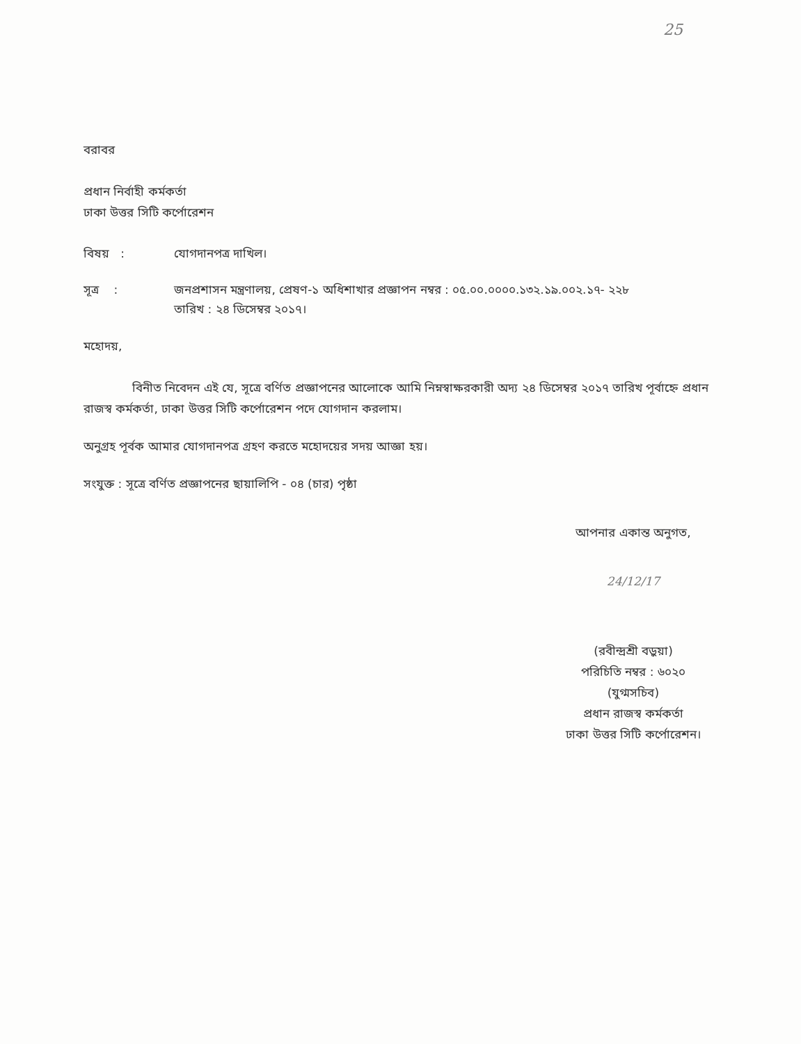25
বরাবর
প্রধান নির্বাহী কর্মকর্তা
ঢাকা উত্তর সিটি কর্পোরেশন
বিষয় : যোগদানপত্র দাখিল।
সূত্র : জনপ্রশাসন মন্ত্রণালয়, প্রেষণ-১ অধিশাখার প্রজ্ঞাপন নম্বর : ০৫.০০.০০০০.১৩২.১৯.০০২.১৭- ২২৮
তারিখ : ২৪ ডিসেম্বর ২০১৭।
মহোদয়,
বিনীত নিবেদন এই যে, সূত্রে বর্ণিত প্রজ্ঞাপনের আলোকে আমি নিম্নস্বাক্ষরকারী অদ্য ২৪ ডিসেম্বর ২০১৭ তারিখ পূর্বাহ্নে প্রধান রাজস্ব কর্মকর্তা, ঢাকা উত্তর সিটি কর্পোরেশন পদে যোগদান করলাম।
অনুগ্রহ পূর্বক আমার যোগদানপত্র গ্রহণ করতে মহোদয়ের সদয় আজ্ঞা হয়।
সংযুক্ত : সূত্রে বর্ণিত প্রজ্ঞাপনের ছায়ালিপি - ০৪ (চার) পৃষ্ঠা
আপনার একান্ত অনুগত,
24/12/17
(রবীন্দ্রশ্রী বড়ুয়া)
পরিচিতি নম্বর : ৬০২০
(যুগ্মসচিব)
প্রধান রাজস্ব কর্মকর্তা
ঢাকা উত্তর সিটি কর্পোরেশন।